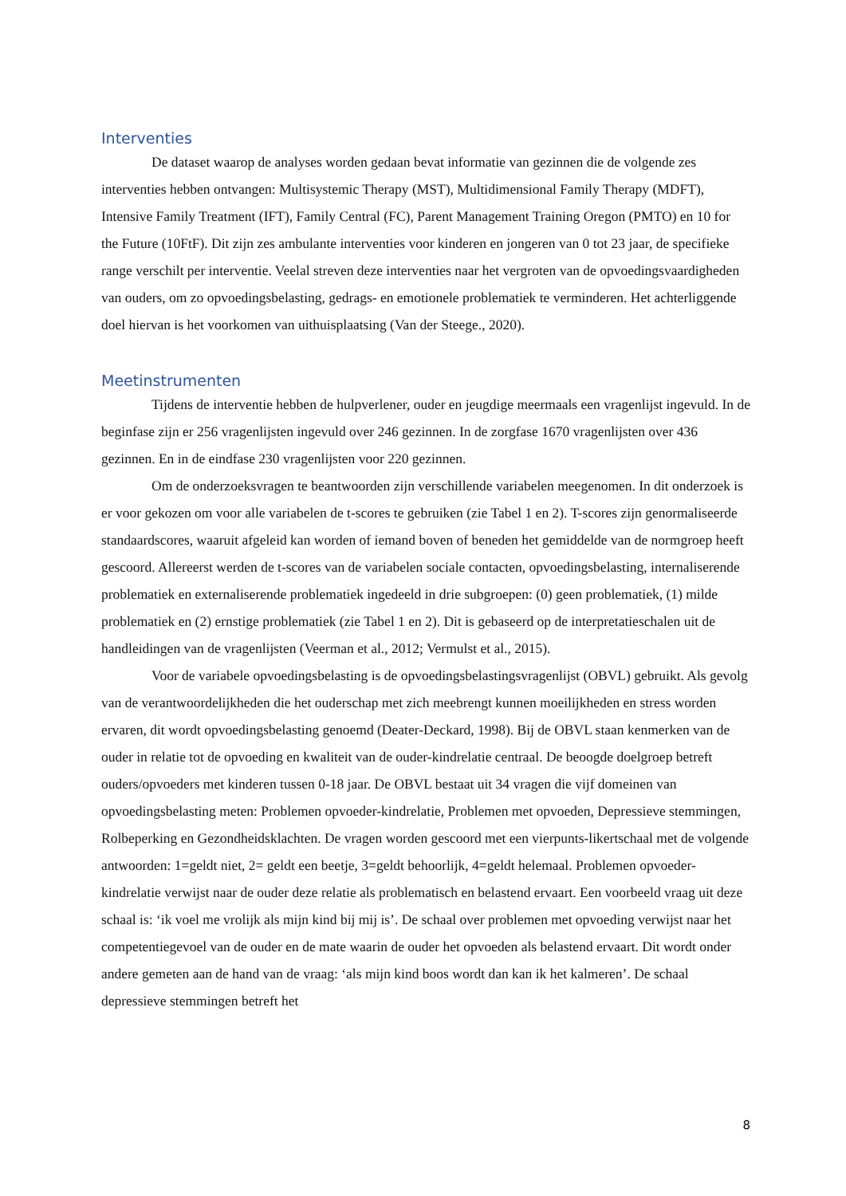Interventies
De dataset waarop de analyses worden gedaan bevat informatie van gezinnen die de volgende zes interventies hebben ontvangen: Multisystemic Therapy (MST), Multidimensional Family Therapy (MDFT), Intensive Family Treatment (IFT), Family Central (FC), Parent Management Training Oregon (PMTO) en 10 for the Future (10FtF). Dit zijn zes ambulante interventies voor kinderen en jongeren van 0 tot 23 jaar, de specifieke range verschilt per interventie. Veelal streven deze interventies naar het vergroten van de opvoedingsvaardigheden van ouders, om zo opvoedingsbelasting, gedrags- en emotionele problematiek te verminderen. Het achterliggende doel hiervan is het voorkomen van uithuisplaatsing (Van der Steege., 2020).
Meetinstrumenten
Tijdens de interventie hebben de hulpverlener, ouder en jeugdige meermaals een vragenlijst ingevuld. In de beginfase zijn er 256 vragenlijsten ingevuld over 246 gezinnen. In de zorgfase 1670 vragenlijsten over 436 gezinnen. En in de eindfase 230 vragenlijsten voor 220 gezinnen.
Om de onderzoeksvragen te beantwoorden zijn verschillende variabelen meegenomen. In dit onderzoek is er voor gekozen om voor alle variabelen de t-scores te gebruiken (zie Tabel 1 en 2). T-scores zijn genormaliseerde standaardscores, waaruit afgeleid kan worden of iemand boven of beneden het gemiddelde van de normgroep heeft gescoord. Allereerst werden de t-scores van de variabelen sociale contacten, opvoedingsbelasting, internaliserende problematiek en externaliserende problematiek ingedeeld in drie subgroepen: (0) geen problematiek, (1) milde problematiek en (2) ernstige problematiek (zie Tabel 1 en 2). Dit is gebaseerd op de interpretatieschalen uit de handleidingen van de vragenlijsten (Veerman et al., 2012; Vermulst et al., 2015).
Voor de variabele opvoedingsbelasting is de opvoedingsbelastingsvragenlijst (OBVL) gebruikt. Als gevolg van de verantwoordelijkheden die het ouderschap met zich meebrengt kunnen moeilijkheden en stress worden ervaren, dit wordt opvoedingsbelasting genoemd (Deater-Deckard, 1998). Bij de OBVL staan kenmerken van de ouder in relatie tot de opvoeding en kwaliteit van de ouder-kindrelatie centraal. De beoogde doelgroep betreft ouders/opvoeders met kinderen tussen 0-18 jaar. De OBVL bestaat uit 34 vragen die vijf domeinen van opvoedingsbelasting meten: Problemen opvoeder-kindrelatie, Problemen met opvoeden, Depressieve stemmingen, Rolbeperking en Gezondheidsklachten. De vragen worden gescoord met een vierpunts-likertschaal met de volgende antwoorden: 1=geldt niet, 2= geldt een beetje, 3=geldt behoorlijk, 4=geldt helemaal. Problemen opvoeder-kindrelatie verwijst naar de ouder deze relatie als problematisch en belastend ervaart. Een voorbeeld vraag uit deze schaal is: ‘ik voel me vrolijk als mijn kind bij mij is’. De schaal over problemen met opvoeding verwijst naar het competentiegevoel van de ouder en de mate waarin de ouder het opvoeden als belastend ervaart. Dit wordt onder andere gemeten aan de hand van de vraag: ‘als mijn kind boos wordt dan kan ik het kalmeren’. De schaal depressieve stemmingen betreft het
8